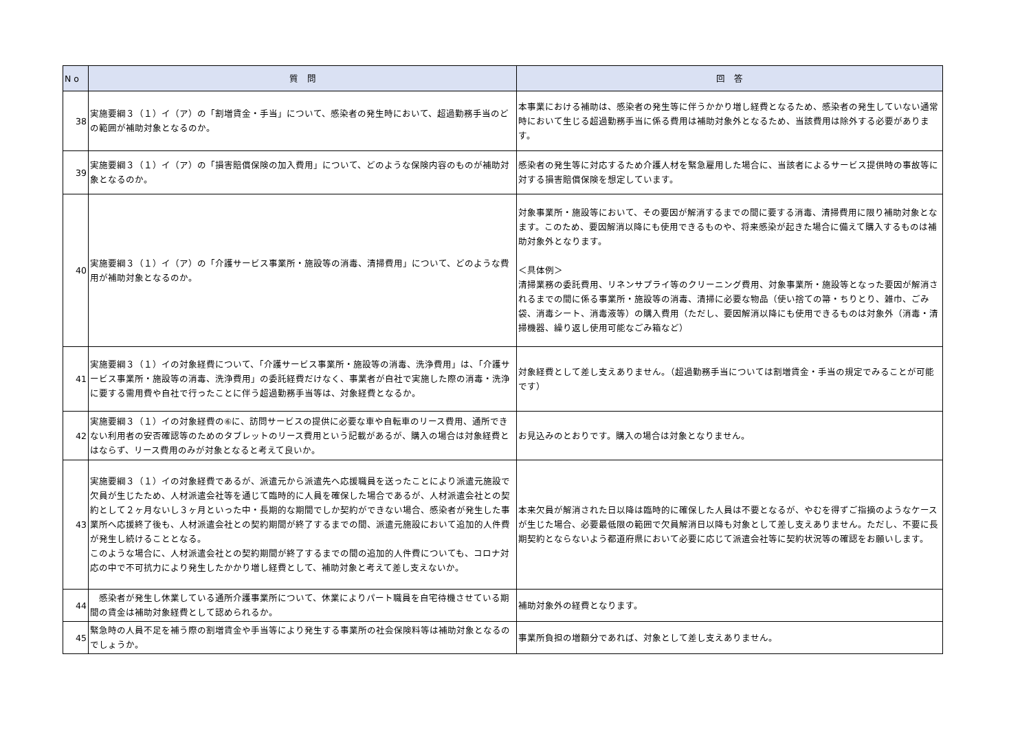| N o | 質 問 | 回 答 |
| --- | --- | --- |
| 38 | 実施要綱３（１）イ（ア）の「割増賃金・手当」について、感染者の発生時において、超過勤務手当のどの範囲が補助対象となるのか。 | 本事業における補助は、感染者の発生等に伴うかかり増し経費となるため、感染者の発生していない通常時において生じる超過勤務手当に係る費用は補助対象外となるため、当該費用は除外する必要があります。 |
| 39 | 実施要綱３（１）イ（ア）の「損害賠償保険の加入費用」について、どのような保険内容のものが補助対象となるのか。 | 感染者の発生等に対応するため介護人材を緊急雇用した場合に、当該者によるサービス提供時の事故等に対する損害賠償保険を想定しています。 |
| 40 | 実施要綱３（１）イ（ア）の「介護サービス事業所・施設等の消毒、清掃費用」について、どのような費用が補助対象となるのか。 | 対象事業所・施設等において、その要因が解消するまでの間に要する消毒、清掃費用に限り補助対象となます。このため、要因解消以降にも使用できるものや、将来感染が起きた場合に備えて購入するものは補助対象外となります。 ＜具体例＞ 清掃業務の委託費用、リネンサプライ等のクリーニング費用、対象事業所・施設等となった要因が解消されるまでの間に係る事業所・施設等の消毒、清掃に必要な物品（使い捨ての箒・ちりとり、雑巾、ごみ袋、消毒シート、消毒液等）の購入費用（ただし、要因解消以降にも使用できるものは対象外（消毒・清掃機器、繰り返し使用可能なごみ箱など） |
| 41 | 実施要綱３（１）イの対象経費について、「介護サービス事業所・施設等の消毒、洗浄費用」は、「介護サービス事業所・施設等の消毒、洗浄費用」の委託経費だけなく、事業者が自社で実施した際の消毒・洗浄に要する需用費や自社で行ったことに伴う超過勤務手当等は、対象経費となるか。 | 対象経費として差し支えありません。（超過勤務手当については割増賃金・手当の規定でみることが可能です） |
| 42 | 実施要綱３（１）イの対象経費の⑥に、訪問サービスの提供に必要な車や自転車のリース費用、通所できない利用者の安否確認等のためのタブレットのリース費用という記載があるが、購入の場合は対象経費とはならず、リース費用のみが対象となると考えて良いか。 | お見込みのとおりです。購入の場合は対象となりません。 |
| 43 | 実施要綱３（１）イの対象経費であるが、派遣元から派遣先へ応援職員を送ったことにより派遣元施設で欠員が生じたため、人材派遣会社等を通じて臨時的に人員を確保した場合であるが、人材派遣会社との契約として２ヶ月ないし３ヶ月といった中・長期的な期間でしか契約ができない場合、感染者が発生した事業所へ応援終了後も、人材派遣会社との契約期間が終了するまでの間、派遣元施設において追加的人件費が発生し続けることとなる。 このような場合に、人材派遣会社との契約期間が終了するまでの間の追加的人件費についても、コロナ対応の中で不可抗力により発生したかかり増し経費として、補助対象と考えて差し支えないか。 | 本来欠員が解消された日以降は臨時的に確保した人員は不要となるが、やむを得ずご指摘のようなケースが生じた場合、必要最低限の範囲で欠員解消日以降も対象として差し支えありません。ただし、不要に長期契約とならないよう都道府県において必要に応じて派遣会社等に契約状況等の確認をお願いします。 |
| 44 | 感染者が発生し休業している通所介護事業所について、休業によりパート職員を自宅待機させている期間の賃金は補助対象経費として認められるか。 | 補助対象外の経費となります。 |
| 45 | 緊急時の人員不足を補う際の割増賃金や手当等により発生する事業所の社会保険料等は補助対象となるのでしょうか。 | 事業所負担の増額分であれば、対象として差し支えありません。 |